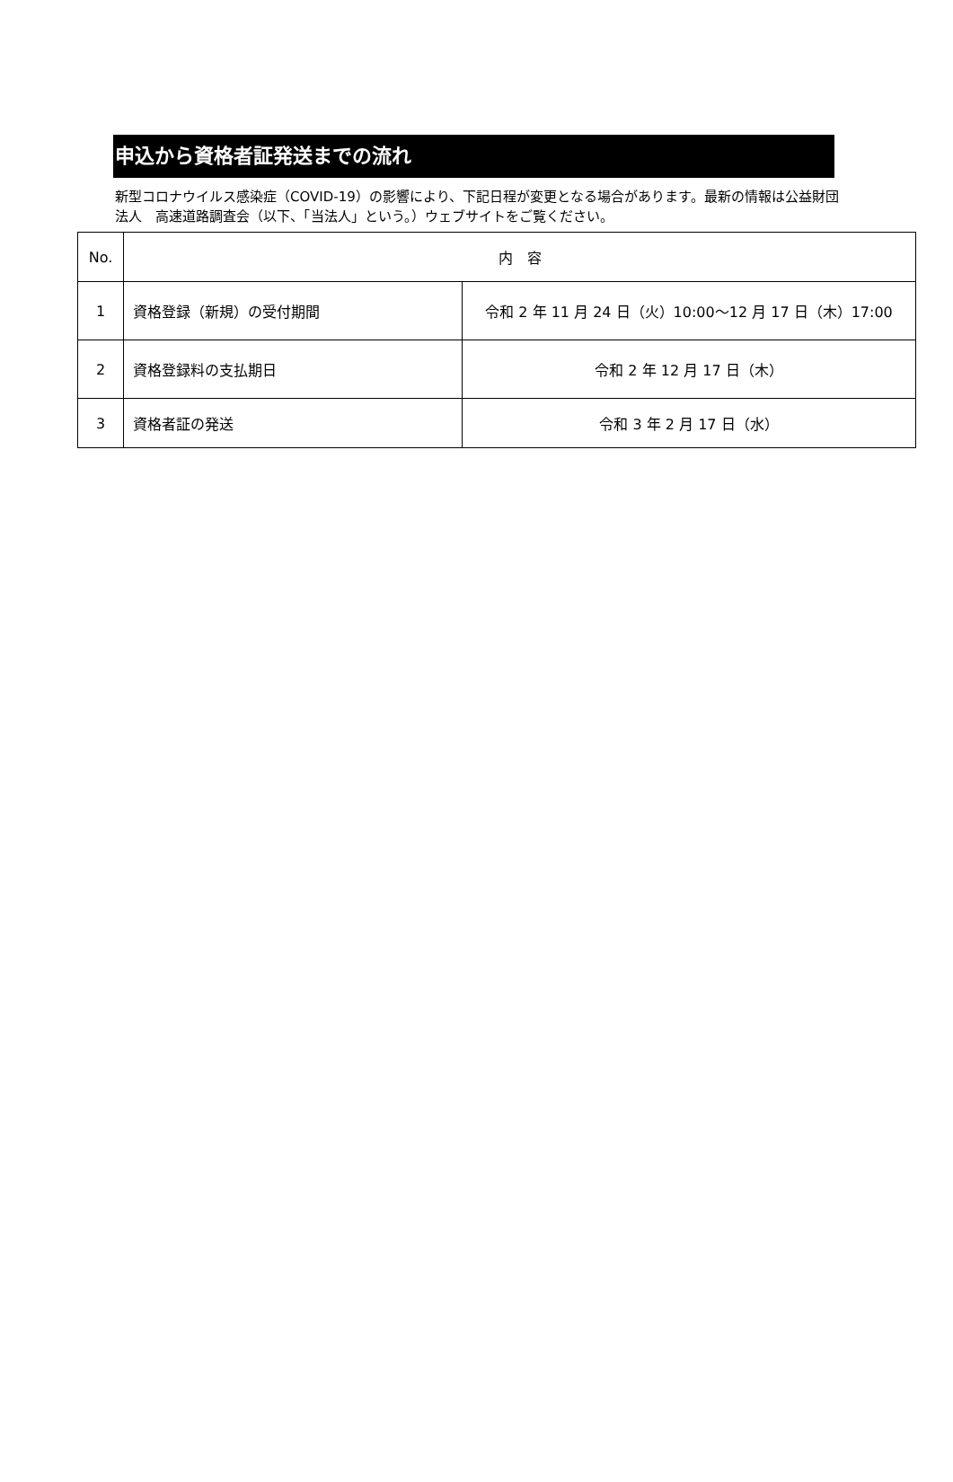申込から資格者証発送までの流れ
新型コロナウイルス感染症（COVID-19）の影響により、下記日程が変更となる場合があります。最新の情報は公益財団法人　高速道路調査会（以下、「当法人」という。）ウェブサイトをご覧ください。
| No. | 内 容 | |
| --- | --- | --- |
| 1 | 資格登録（新規）の受付期間 | 令和 2 年 11 月 24 日（火）10:00～12 月 17 日（木）17:00 |
| 2 | 資格登録料の支払期日 | 令和 2 年 12 月 17 日（木） |
| 3 | 資格者証の発送 | 令和 3 年 2 月 17 日（水） |